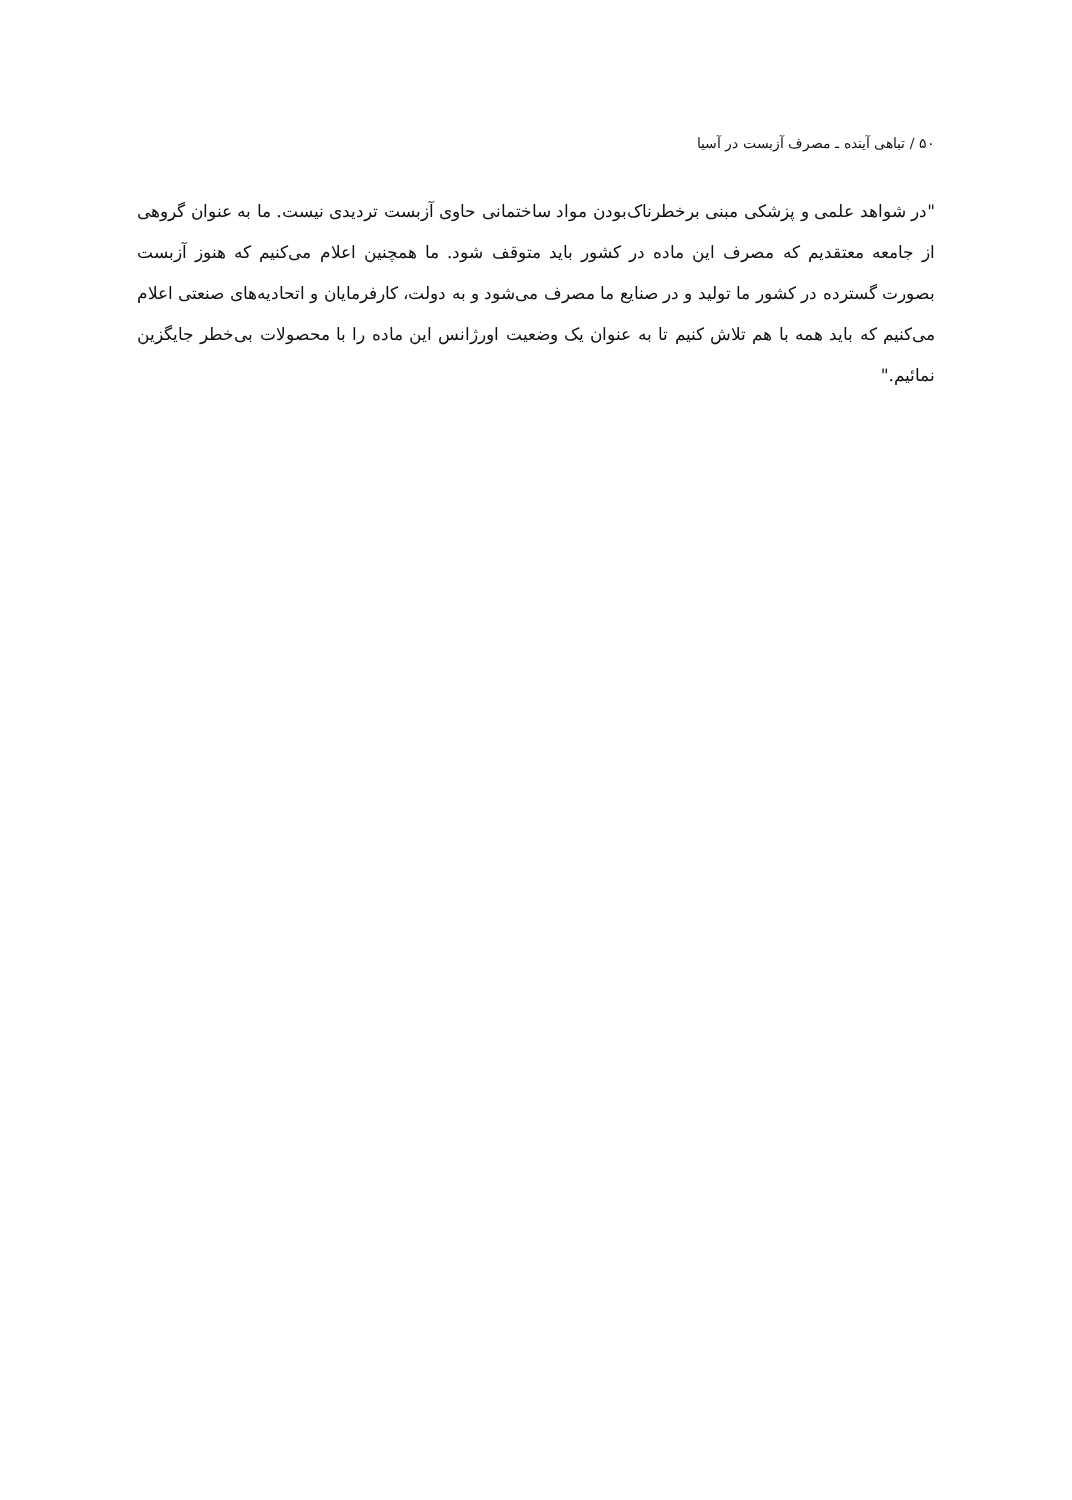۵۰ / تباهی آینده ـ مصرف آزبست در آسیا
"در شواهد علمی و پزشکی مبنی برخطرناک‌بودن مواد ساختمانی حاوی آزبست تردیدی نیست. ما به عنوان گروهی از جامعه معتقدیم که مصرف این ماده در کشور باید متوقف شود. ما همچنین اعلام می‌کنیم که هنوز آزبست بصورت گسترده در کشور ما تولید و در صنایع ما مصرف می‌شود و به دولت، کارفرمایان و اتحادیه‌های صنعتی اعلام می‌کنیم که باید همه با هم تلاش کنیم تا به عنوان یک وضعیت اورژانس این ماده را با محصولات بی‌خطر جایگزین نمائیم."